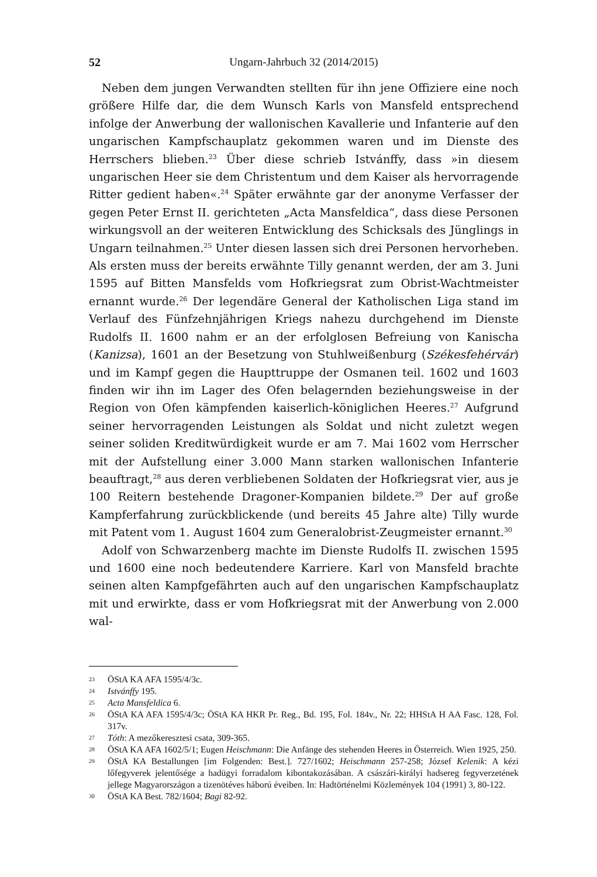52 Ungarn-Jahrbuch 32 (2014/2015)
Neben dem jungen Verwandten stellten für ihn jene Offiziere eine noch größere Hilfe dar, die dem Wunsch Karls von Mansfeld entsprechend infolge der Anwerbung der wallonischen Kavallerie und Infanterie auf den ungarischen Kampfschauplatz gekommen waren und im Dienste des Herrschers blieben.<sup>23</sup> Über diese schrieb Istvánffy, dass »in diesem ungarischen Heer sie dem Christentum und dem Kaiser als hervorragende Ritter gedient haben«.<sup>24</sup> Später erwähnte gar der anonyme Verfasser der gegen Peter Ernst II. gerichteten „Acta Mansfeldica“, dass diese Personen wirkungsvoll an der weiteren Entwicklung des Schicksals des Jünglings in Ungarn teilnahmen.<sup>25</sup> Unter diesen lassen sich drei Personen hervorheben. Als ersten muss der bereits erwähnte Tilly genannt werden, der am 3. Juni 1595 auf Bitten Mansfelds vom Hofkriegsrat zum Obrist-Wachtmeister ernannt wurde.<sup>26</sup> Der legendäre General der Katholischen Liga stand im Verlauf des Fünfzehnjährigen Kriegs nahezu durchgehend im Dienste Rudolfs II. 1600 nahm er an der erfolglosen Befreiung von Kanischa (Kanizsa), 1601 an der Besetzung von Stuhlweißenburg (Székesfehérvár) und im Kampf gegen die Haupttruppe der Osmanen teil. 1602 und 1603 finden wir ihn im Lager des Ofen belagernden beziehungsweise in der Region von Ofen kämpfenden kaiserlich-königlichen Heeres.<sup>27</sup> Aufgrund seiner hervorragenden Leistungen als Soldat und nicht zuletzt wegen seiner soliden Kreditwürdigkeit wurde er am 7. Mai 1602 vom Herrscher mit der Aufstellung einer 3.000 Mann starken wallonischen Infanterie beauftragt,<sup>28</sup> aus deren verbliebenen Soldaten der Hofkriegsrat vier, aus je 100 Reitern bestehende Dragoner-Kompanien bildete.<sup>29</sup> Der auf große Kampferfahrung zurückblickende (und bereits 45 Jahre alte) Tilly wurde mit Patent vom 1. August 1604 zum Generalobrist-Zeugmeister ernannt.<sup>30</sup>
Adolf von Schwarzenberg machte im Dienste Rudolfs II. zwischen 1595 und 1600 eine noch bedeutendere Karriere. Karl von Mansfeld brachte seinen alten Kampfgefährten auch auf den ungarischen Kampfschauplatz mit und erwirkte, dass er vom Hofkriegsrat mit der Anwerbung von 2.000 wal-
23 ÖStA KA AFA 1595/4/3c.
24 Istvánffy 195.
25 Acta Mansfeldica 6.
26 ÖStA KA AFA 1595/4/3c; ÖStA KA HKR Pr. Reg., Bd. 195, Fol. 184v., Nr. 22; HHStA H AA Fasc. 128, Fol. 317v.
27 Tóth: A mezőkeresztesi csata, 309-365.
28 ÖStA KA AFA 1602/5/1; Eugen Heischmann: Die Anfänge des stehenden Heeres in Österreich. Wien 1925, 250.
29 ÖStA KA Bestallungen [im Folgenden: Best.]. 727/1602; Heischmann 257-258; József Kelenik: A kézi lőfegyverek jelentősége a hadügyi forradalom kibontakozásában. A császári-királyi hadsereg fegyverzetének jellege Magyarországon a tizenötéves háború éveiben. In: Hadtörténelmi Közlemények 104 (1991) 3, 80-122.
30 ÖStA KA Best. 782/1604; Bagi 82-92.